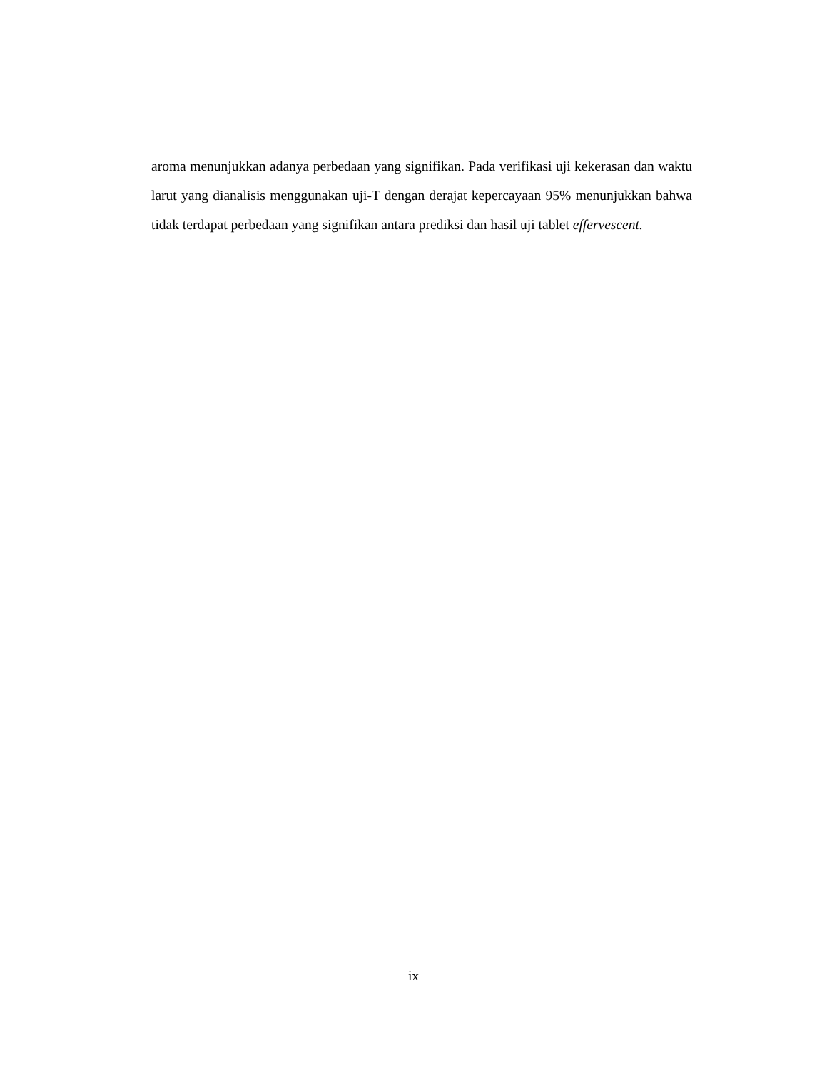aroma menunjukkan adanya perbedaan yang signifikan. Pada verifikasi uji kekerasan dan waktu larut yang dianalisis menggunakan uji-T dengan derajat kepercayaan 95% menunjukkan bahwa tidak terdapat perbedaan yang signifikan antara prediksi dan hasil uji tablet effervescent.
ix